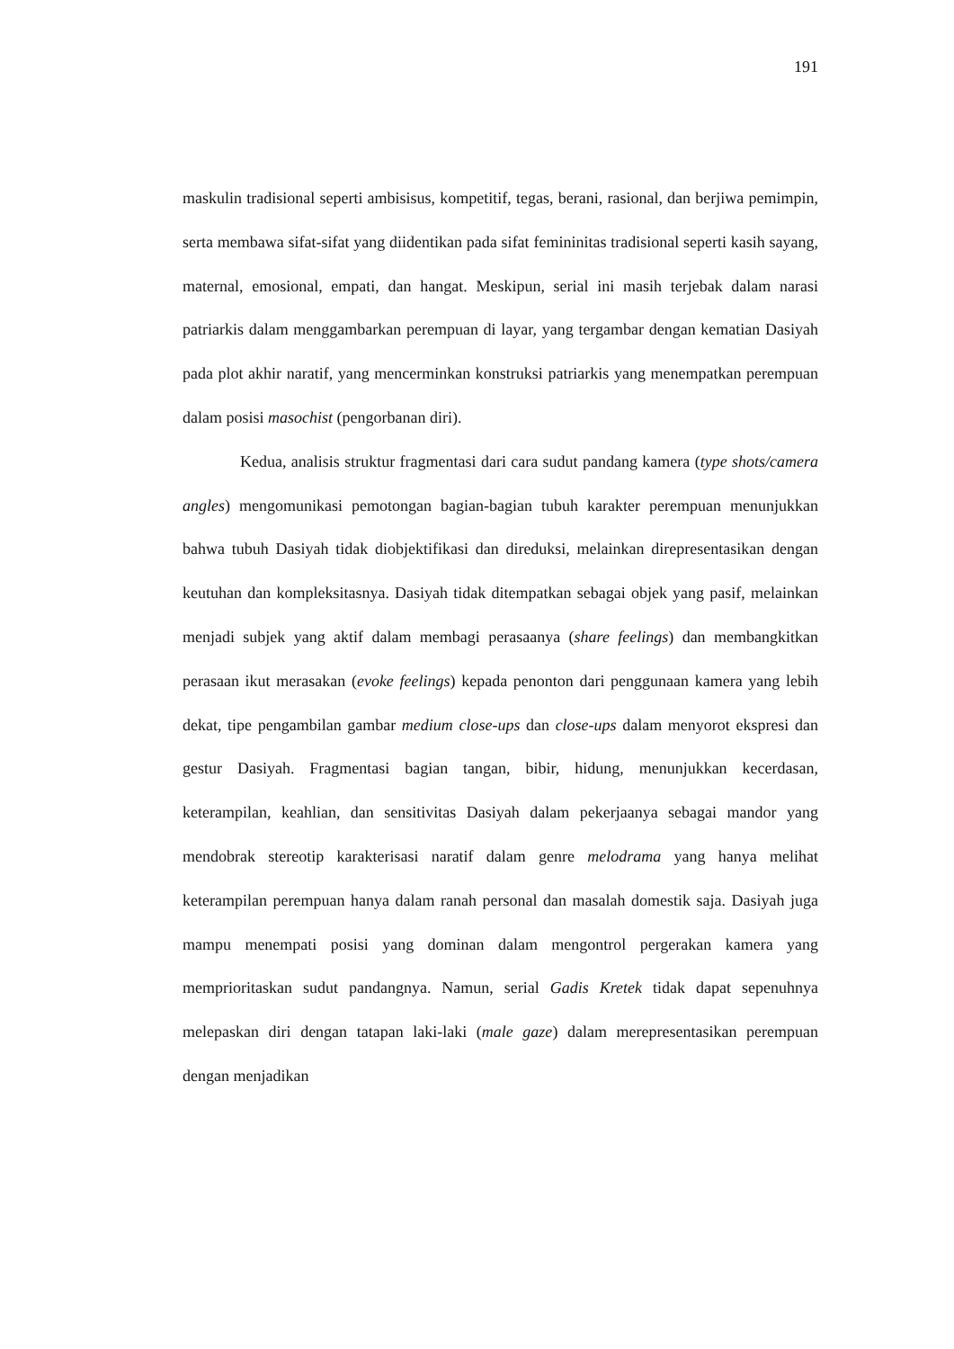191
maskulin tradisional seperti ambisisus, kompetitif, tegas, berani, rasional, dan berjiwa pemimpin, serta membawa sifat-sifat yang diidentikan pada sifat femininitas tradisional seperti kasih sayang, maternal, emosional, empati, dan hangat. Meskipun, serial ini masih terjebak dalam narasi patriarkis dalam menggambarkan perempuan di layar, yang tergambar dengan kematian Dasiyah pada plot akhir naratif, yang mencerminkan konstruksi patriarkis yang menempatkan perempuan dalam posisi masochist (pengorbanan diri).
Kedua, analisis struktur fragmentasi dari cara sudut pandang kamera (type shots/camera angles) mengomunikasi pemotongan bagian-bagian tubuh karakter perempuan menunjukkan bahwa tubuh Dasiyah tidak diobjektifikasi dan direduksi, melainkan direpresentasikan dengan keutuhan dan kompleksitasnya. Dasiyah tidak ditempatkan sebagai objek yang pasif, melainkan menjadi subjek yang aktif dalam membagi perasaanya (share feelings) dan membangkitkan perasaan ikut merasakan (evoke feelings) kepada penonton dari penggunaan kamera yang lebih dekat, tipe pengambilan gambar medium close-ups dan close-ups dalam menyorot ekspresi dan gestur Dasiyah. Fragmentasi bagian tangan, bibir, hidung, menunjukkan kecerdasan, keterampilan, keahlian, dan sensitivitas Dasiyah dalam pekerjaanya sebagai mandor yang mendobrak stereotip karakterisasi naratif dalam genre melodrama yang hanya melihat keterampilan perempuan hanya dalam ranah personal dan masalah domestik saja. Dasiyah juga mampu menempati posisi yang dominan dalam mengontrol pergerakan kamera yang memprioritaskan sudut pandangnya. Namun, serial Gadis Kretek tidak dapat sepenuhnya melepaskan diri dengan tatapan laki-laki (male gaze) dalam merepresentasikan perempuan dengan menjadikan